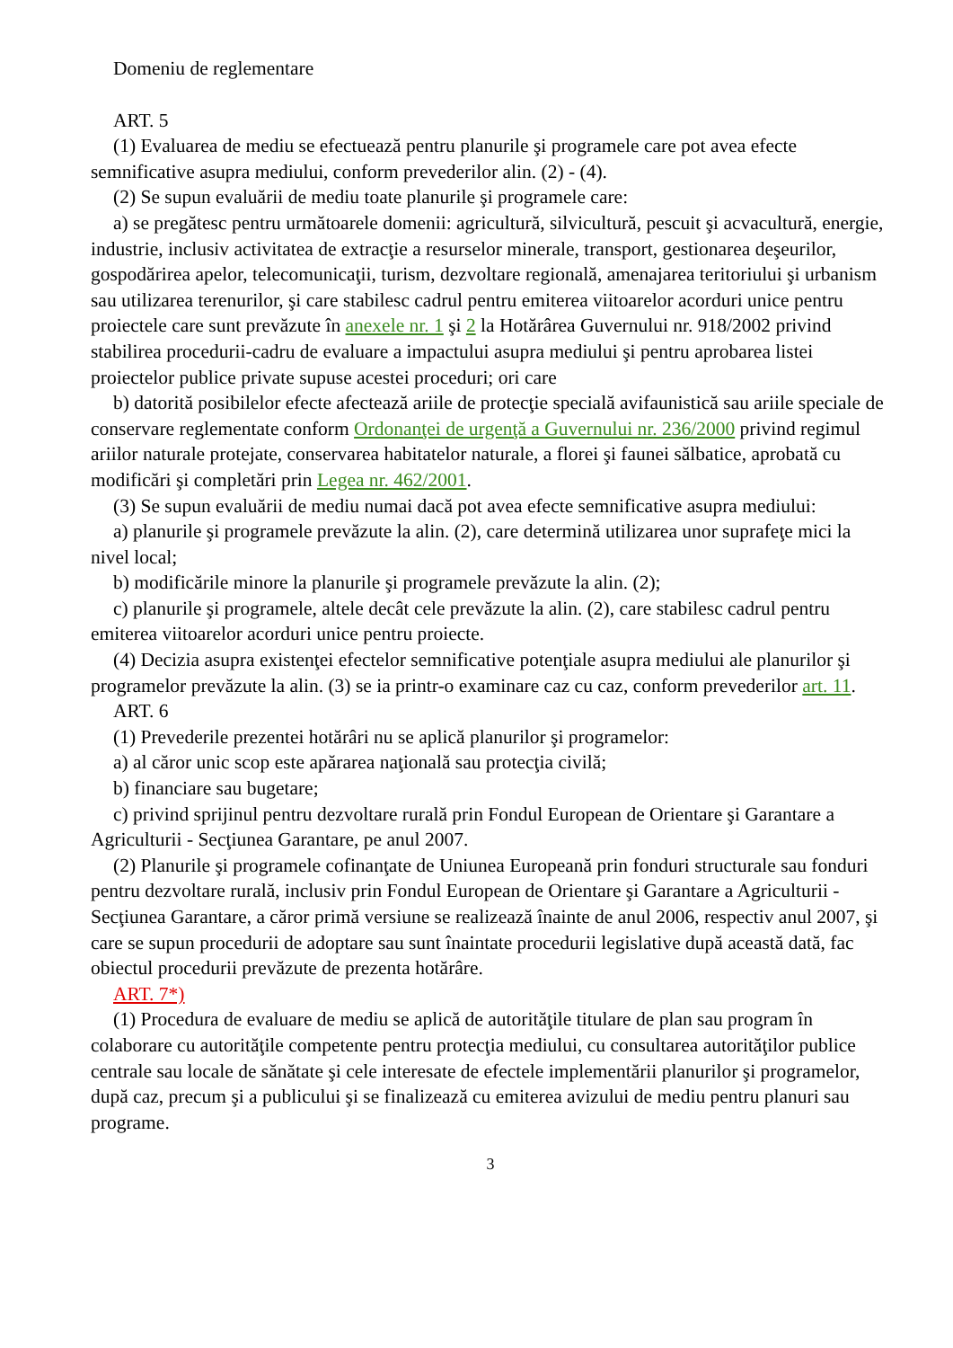Domeniu de reglementare
ART. 5
(1) Evaluarea de mediu se efectuează pentru planurile şi programele care pot avea efecte semnificative asupra mediului, conform prevederilor alin. (2) - (4).
(2) Se supun evaluării de mediu toate planurile şi programele care:
a) se pregătesc pentru următoarele domenii: agricultură, silvicultură, pescuit şi acvacultură, energie, industrie, inclusiv activitatea de extracţie a resurselor minerale, transport, gestionarea deşeurilor, gospodărirea apelor, telecomunicaţii, turism, dezvoltare regională, amenajarea teritoriului şi urbanism sau utilizarea terenurilor, şi care stabilesc cadrul pentru emiterea viitoarelor acorduri unice pentru proiectele care sunt prevăzute în anexele nr. 1 şi 2 la Hotărârea Guvernului nr. 918/2002 privind stabilirea procedurii-cadru de evaluare a impactului asupra mediului şi pentru aprobarea listei proiectelor publice private supuse acestei proceduri; ori care
b) datorită posibilelor efecte afectează ariile de protecţie specială avifaunistică sau ariile speciale de conservare reglementate conform Ordonanţei de urgenţă a Guvernului nr. 236/2000 privind regimul ariilor naturale protejate, conservarea habitatelor naturale, a florei şi faunei sălbatice, aprobată cu modificări şi completări prin Legea nr. 462/2001.
(3) Se supun evaluării de mediu numai dacă pot avea efecte semnificative asupra mediului:
a) planurile şi programele prevăzute la alin. (2), care determină utilizarea unor suprafeţe mici la nivel local;
b) modificările minore la planurile şi programele prevăzute la alin. (2);
c) planurile şi programele, altele decât cele prevăzute la alin. (2), care stabilesc cadrul pentru emiterea viitoarelor acorduri unice pentru proiecte.
(4) Decizia asupra existenţei efectelor semnificative potenţiale asupra mediului ale planurilor şi programelor prevăzute la alin. (3) se ia printr-o examinare caz cu caz, conform prevederilor art. 11.
ART. 6
(1) Prevederile prezentei hotărâri nu se aplică planurilor şi programelor:
a) al căror unic scop este apărarea naţională sau protecţia civilă;
b) financiare sau bugetare;
c) privind sprijinul pentru dezvoltare rurală prin Fondul European de Orientare şi Garantare a Agriculturii - Secţiunea Garantare, pe anul 2007.
(2) Planurile şi programele cofinanţate de Uniunea Europeană prin fonduri structurale sau fonduri pentru dezvoltare rurală, inclusiv prin Fondul European de Orientare şi Garantare a Agriculturii - Secţiunea Garantare, a căror primă versiune se realizează înainte de anul 2006, respectiv anul 2007, şi care se supun procedurii de adoptare sau sunt înaintate procedurii legislative după această dată, fac obiectul procedurii prevăzute de prezenta hotărâre.
ART. 7*)
(1) Procedura de evaluare de mediu se aplică de autorităţile titulare de plan sau program în colaborare cu autorităţile competente pentru protecţia mediului, cu consultarea autorităţilor publice centrale sau locale de sănătate şi cele interesate de efectele implementării planurilor şi programelor, după caz, precum şi a publicului şi se finalizează cu emiterea avizului de mediu pentru planuri sau programe.
3